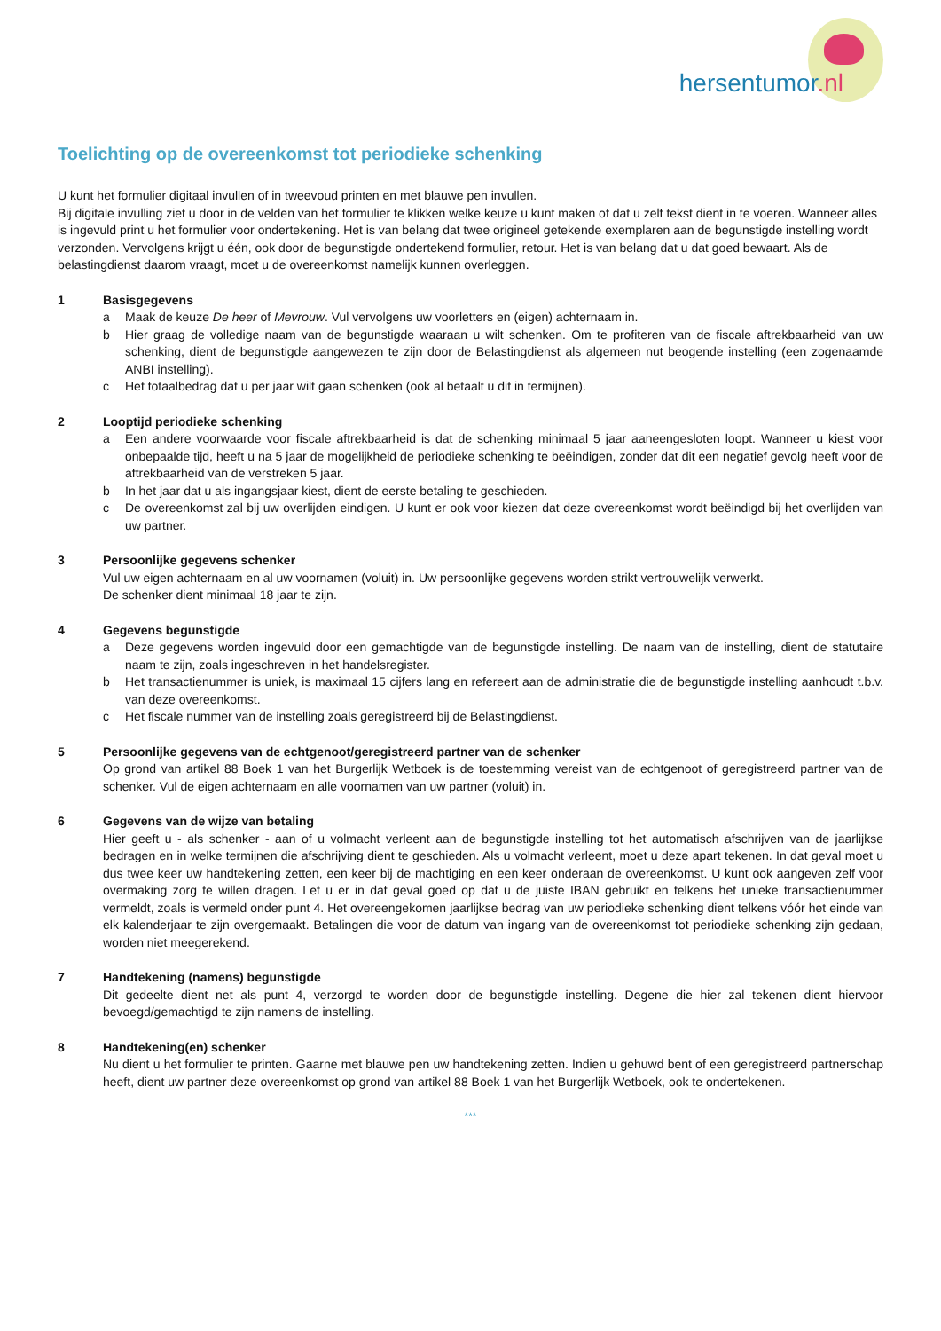hersentumor.nl
Toelichting op de overeenkomst tot periodieke schenking
U kunt het formulier digitaal invullen of in tweevoud printen en met blauwe pen invullen.
Bij digitale invulling ziet u door in de velden van het formulier te klikken welke keuze u kunt maken of dat u zelf tekst dient in te voeren. Wanneer alles is ingevuld print u het formulier voor ondertekening. Het is van belang dat twee origineel getekende exemplaren aan de begunstigde instelling wordt verzonden. Vervolgens krijgt u één, ook door de begunstigde ondertekend formulier, retour. Het is van belang dat u dat goed bewaart. Als de belastingdienst daarom vraagt, moet u de overeenkomst namelijk kunnen overleggen.
1 Basisgegevens
a Maak de keuze De heer of Mevrouw. Vul vervolgens uw voorletters en (eigen) achternaam in.
b Hier graag de volledige naam van de begunstigde waaraan u wilt schenken. Om te profiteren van de fiscale aftrekbaarheid van uw schenking, dient de begunstigde aangewezen te zijn door de Belastingdienst als algemeen nut beogende instelling (een zogenaamde ANBI instelling).
c Het totaalbedrag dat u per jaar wilt gaan schenken (ook al betaalt u dit in termijnen).
2 Looptijd periodieke schenking
a Een andere voorwaarde voor fiscale aftrekbaarheid is dat de schenking minimaal 5 jaar aaneengesloten loopt. Wanneer u kiest voor onbepaalde tijd, heeft u na 5 jaar de mogelijkheid de periodieke schenking te beëindigen, zonder dat dit een negatief gevolg heeft voor de aftrekbaarheid van de verstreken 5 jaar.
b In het jaar dat u als ingangsjaar kiest, dient de eerste betaling te geschieden.
c De overeenkomst zal bij uw overlijden eindigen. U kunt er ook voor kiezen dat deze overeenkomst wordt beëindigd bij het overlijden van uw partner.
3 Persoonlijke gegevens schenker
Vul uw eigen achternaam en al uw voornamen (voluit) in. Uw persoonlijke gegevens worden strikt vertrouwelijk verwerkt.
De schenker dient minimaal 18 jaar te zijn.
4 Gegevens begunstigde
a Deze gegevens worden ingevuld door een gemachtigde van de begunstigde instelling. De naam van de instelling, dient de statutaire naam te zijn, zoals ingeschreven in het handelsregister.
b Het transactienummer is uniek, is maximaal 15 cijfers lang en refereert aan de administratie die de begunstigde instelling aanhoudt t.b.v. van deze overeenkomst.
c Het fiscale nummer van de instelling zoals geregistreerd bij de Belastingdienst.
5 Persoonlijke gegevens van de echtgenoot/geregistreerd partner van de schenker
Op grond van artikel 88 Boek 1 van het Burgerlijk Wetboek is de toestemming vereist van de echtgenoot of geregistreerd partner van de schenker. Vul de eigen achternaam en alle voornamen van uw partner (voluit) in.
6 Gegevens van de wijze van betaling
Hier geeft u - als schenker - aan of u volmacht verleent aan de begunstigde instelling tot het automatisch afschrijven van de jaarlijkse bedragen en in welke termijnen die afschrijving dient te geschieden. Als u volmacht verleent, moet u deze apart tekenen. In dat geval moet u dus twee keer uw handtekening zetten, een keer bij de machtiging en een keer onderaan de overeenkomst. U kunt ook aangeven zelf voor overmaking zorg te willen dragen. Let u er in dat geval goed op dat u de juiste IBAN gebruikt en telkens het unieke transactienummer vermeldt, zoals is vermeld onder punt 4. Het overeengekomen jaarlijkse bedrag van uw periodieke schenking dient telkens vóór het einde van elk kalenderjaar te zijn overgemaakt. Betalingen die voor de datum van ingang van de overeenkomst tot periodieke schenking zijn gedaan, worden niet meegerekend.
7 Handtekening (namens) begunstigde
Dit gedeelte dient net als punt 4, verzorgd te worden door de begunstigde instelling. Degene die hier zal tekenen dient hiervoor bevoegd/gemachtigd te zijn namens de instelling.
8 Handtekening(en) schenker
Nu dient u het formulier te printen. Gaarne met blauwe pen uw handtekening zetten. Indien u gehuwd bent of een geregistreerd partnerschap heeft, dient uw partner deze overeenkomst op grond van artikel 88 Boek 1 van het Burgerlijk Wetboek, ook te ondertekenen.
***